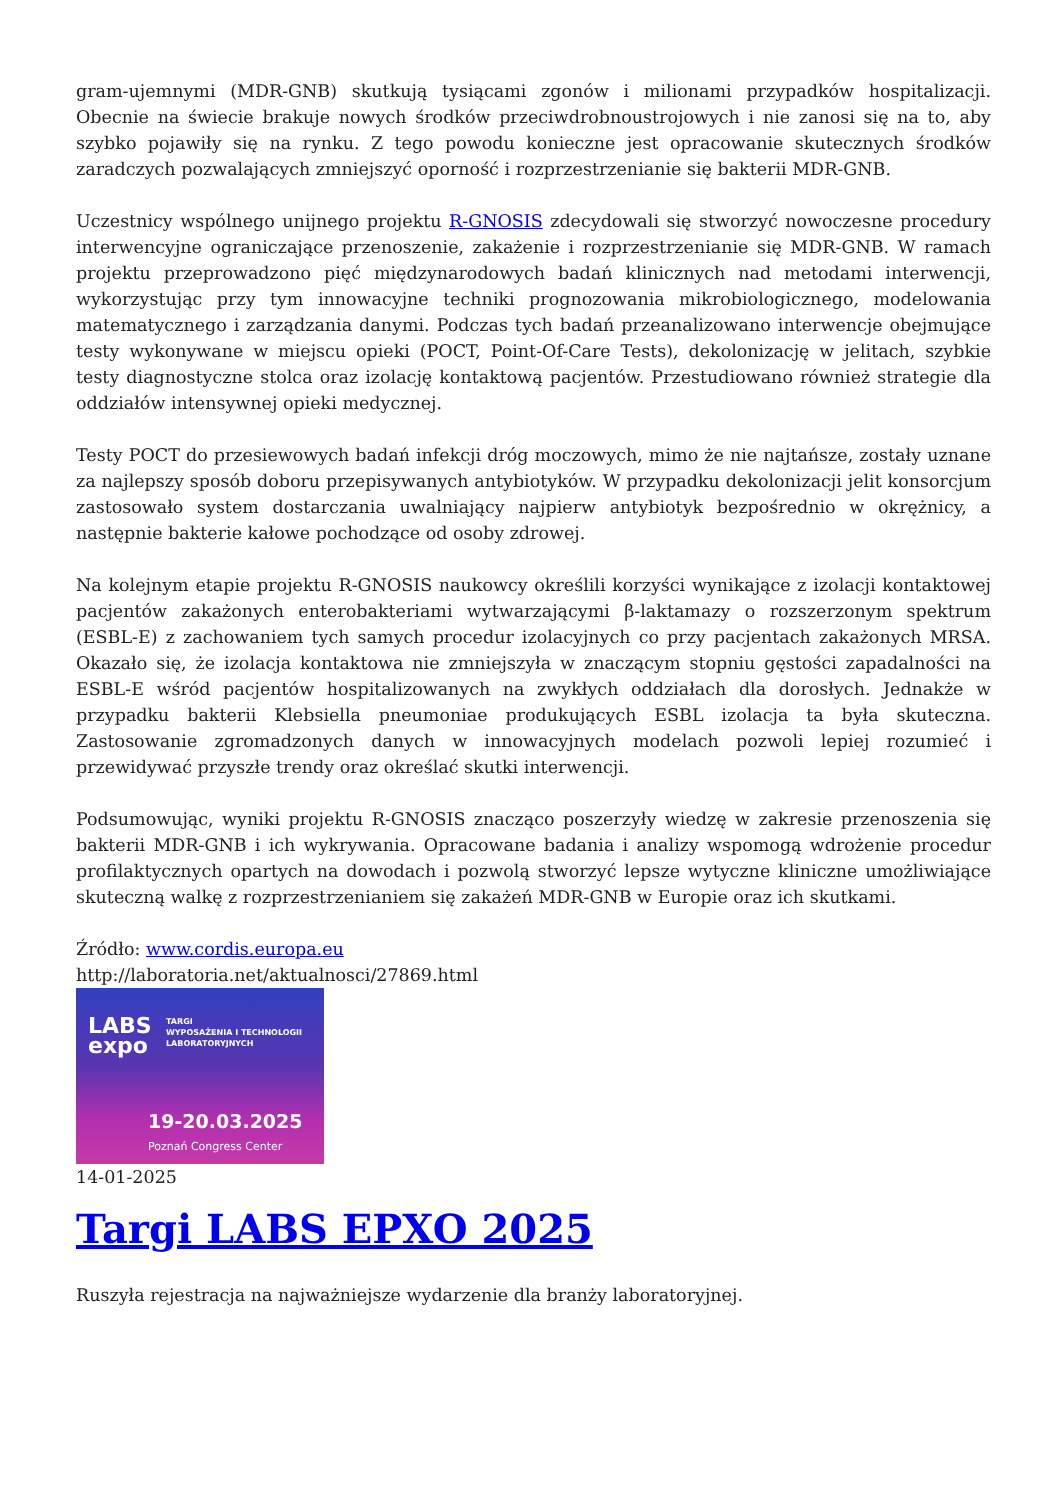gram-ujemnymi (MDR-GNB) skutkują tysiącami zgonów i milionami przypadków hospitalizacji. Obecnie na świecie brakuje nowych środków przeciwdrobnoustrojowych i nie zanosi się na to, aby szybko pojawiły się na rynku. Z tego powodu konieczne jest opracowanie skutecznych środków zaradczych pozwalających zmniejszyć oporność i rozprzestrzenianie się bakterii MDR-GNB.
Uczestnicy wspólnego unijnego projektu R-GNOSIS zdecydowali się stworzyć nowoczesne procedury interwencyjne ograniczające przenoszenie, zakażenie i rozprzestrzenianie się MDR-GNB. W ramach projektu przeprowadzono pięć międzynarodowych badań klinicznych nad metodami interwencji, wykorzystując przy tym innowacyjne techniki prognozowania mikrobiologicznego, modelowania matematycznego i zarządzania danymi. Podczas tych badań przeanalizowano interwencje obejmujące testy wykonywane w miejscu opieki (POCT, Point-Of-Care Tests), dekolonizację w jelitach, szybkie testy diagnostyczne stolca oraz izolację kontaktową pacjentów. Przestudiowano również strategie dla oddziałów intensywnej opieki medycznej.
Testy POCT do przesiewowych badań infekcji dróg moczowych, mimo że nie najtańsze, zostały uznane za najlepszy sposób doboru przepisywanych antybiotyków. W przypadku dekolonizacji jelit konsorcjum zastosowało system dostarczania uwalniający najpierw antybiotyk bezpośrednio w okrężnicy, a następnie bakterie kałowe pochodzące od osoby zdrowej.
Na kolejnym etapie projektu R-GNOSIS naukowcy określili korzyści wynikające z izolacji kontaktowej pacjentów zakażonych enterobakteriami wytwarzającymi β-laktamazy o rozszerzonym spektrum (ESBL-E) z zachowaniem tych samych procedur izolacyjnych co przy pacjentach zakażonych MRSA. Okazało się, że izolacja kontaktowa nie zmniejszyła w znaczącym stopniu gęstości zapadalności na ESBL-E wśród pacjentów hospitalizowanych na zwykłych oddziałach dla dorosłych. Jednakże w przypadku bakterii Klebsiella pneumoniae produkujących ESBL izolacja ta była skuteczna. Zastosowanie zgromadzonych danych w innowacyjnych modelach pozwoli lepiej rozumieć i przewidywać przyszłe trendy oraz określać skutki interwencji.
Podsumowując, wyniki projektu R-GNOSIS znacząco poszerzyły wiedzę w zakresie przenoszenia się bakterii MDR-GNB i ich wykrywania. Opracowane badania i analizy wspomogą wdrożenie procedur profilaktycznych opartych na dowodach i pozwolą stworzyć lepsze wytyczne kliniczne umożliwiające skuteczną walkę z rozprzestrzenianiem się zakażeń MDR-GNB w Europie oraz ich skutkami.
Źródło: www.cordis.europa.eu
http://laboratoria.net/aktualnosci/27869.html
LABS
expo
TARGI
WYPOSAŻENIA I TECHNOLOGII
LABORATORYJNYCH
19-20.03.2025
Poznań Congress Center
14-01-2025
Targi LABS EPXO 2025
Ruszyła rejestracja na najważniejsze wydarzenie dla branży laboratoryjnej.